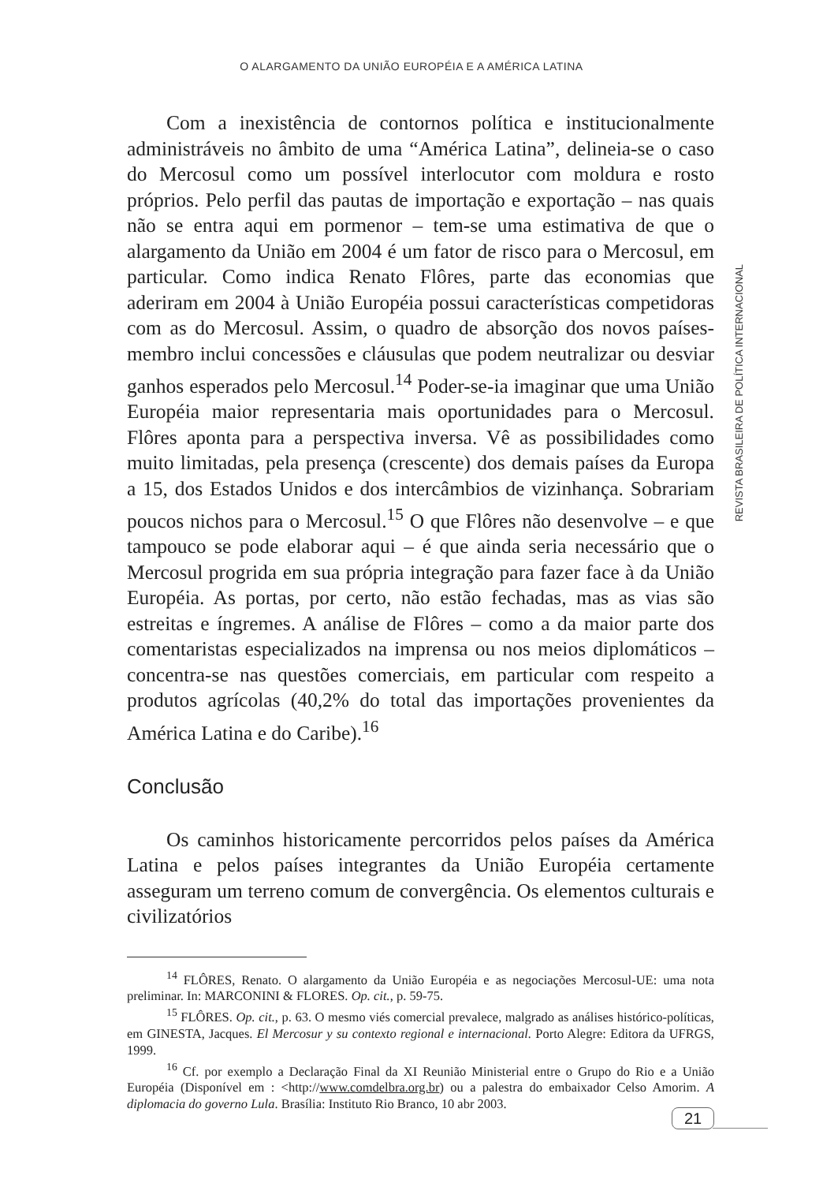O ALARGAMENTO DA UNIÃO EUROPÉIA E A AMÉRICA LATINA
Com a inexistência de contornos política e institucionalmente administráveis no âmbito de uma “América Latina”, delineia-se o caso do Mercosul como um possível interlocutor com moldura e rosto próprios. Pelo perfil das pautas de importação e exportação – nas quais não se entra aqui em pormenor – tem-se uma estimativa de que o alargamento da União em 2004 é um fator de risco para o Mercosul, em particular. Como indica Renato Flôres, parte das economias que aderiram em 2004 à União Européia possui características competidoras com as do Mercosul. Assim, o quadro de absorção dos novos países-membro inclui concessões e cláusulas que podem neutralizar ou desviar ganhos esperados pelo Mercosul.<sup>14</sup> Poder-se-ia imaginar que uma União Européia maior representaria mais oportunidades para o Mercosul. Flôres aponta para a perspectiva inversa. Vê as possibilidades como muito limitadas, pela presença (crescente) dos demais países da Europa a 15, dos Estados Unidos e dos intercâmbios de vizinhança. Sobrariam poucos nichos para o Mercosul.<sup>15</sup> O que Flôres não desenvolve – e que tampouco se pode elaborar aqui – é que ainda seria necessário que o Mercosul progrida em sua própria integração para fazer face à da União Européia. As portas, por certo, não estão fechadas, mas as vias são estreitas e íngremes. A análise de Flôres – como a da maior parte dos comentaristas especializados na imprensa ou nos meios diplomáticos – concentra-se nas questões comerciais, em particular com respeito a produtos agrícolas (40,2% do total das importações provenientes da América Latina e do Caribe).<sup>16</sup>
Conclusão
Os caminhos historicamente percorridos pelos países da América Latina e pelos países integrantes da União Européia certamente asseguram um terreno comum de convergência. Os elementos culturais e civilizatórios
<sup>14</sup> FLÔRES, Renato. O alargamento da União Européia e as negociações Mercosul-UE: uma nota preliminar. In: MARCONINI & FLORES. Op. cit., p. 59-75.
<sup>15</sup> FLÔRES. Op. cit., p. 63. O mesmo viés comercial prevalece, malgrado as análises histórico-políticas, em GINESTA, Jacques. El Mercosur y su contexto regional e internacional. Porto Alegre: Editora da UFRGS, 1999.
<sup>16</sup> Cf. por exemplo a Declaração Final da XI Reunião Ministerial entre o Grupo do Rio e a União Européia (Disponível em : <http://www.comdelbra.org.br) ou a palestra do embaixador Celso Amorim. A diplomacia do governo Lula. Brasília: Instituto Rio Branco, 10 abr 2003.
REVISTA BRASILEIRA DE POLÍTICA INTERNACIONAL
21